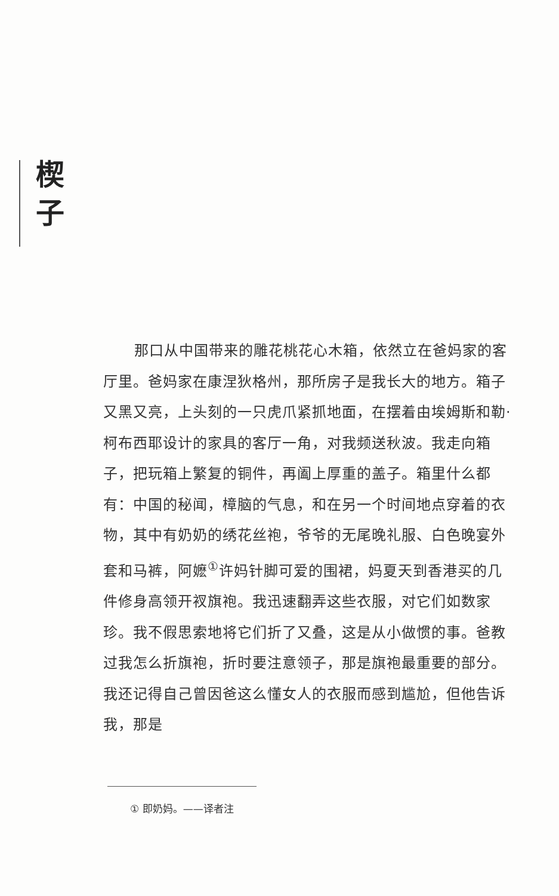楔
子
那口从中国带来的雕花桃花心木箱，依然立在爸妈家的客厅里。爸妈家在康涅狄格州，那所房子是我长大的地方。箱子又黑又亮，上头刻的一只虎爪紧抓地面，在摆着由埃姆斯和勒·柯布西耶设计的家具的客厅一角，对我频送秋波。我走向箱子，把玩箱上繁复的铜件，再阖上厚重的盖子。箱里什么都有：中国的秘闻，樟脑的气息，和在另一个时间地点穿着的衣物，其中有奶奶的绣花丝袍，爷爷的无尾晚礼服、白色晚宴外套和马裤，阿嬷<sup>①</sup>许妈针脚可爱的围裙，妈夏天到香港买的几件修身高领开衩旗袍。我迅速翻弄这些衣服，对它们如数家珍。我不假思索地将它们折了又叠，这是从小做惯的事。爸教过我怎么折旗袍，折时要注意领子，那是旗袍最重要的部分。我还记得自己曾因爸这么懂女人的衣服而感到尴尬，但他告诉我，那是
① 即奶妈。——译者注